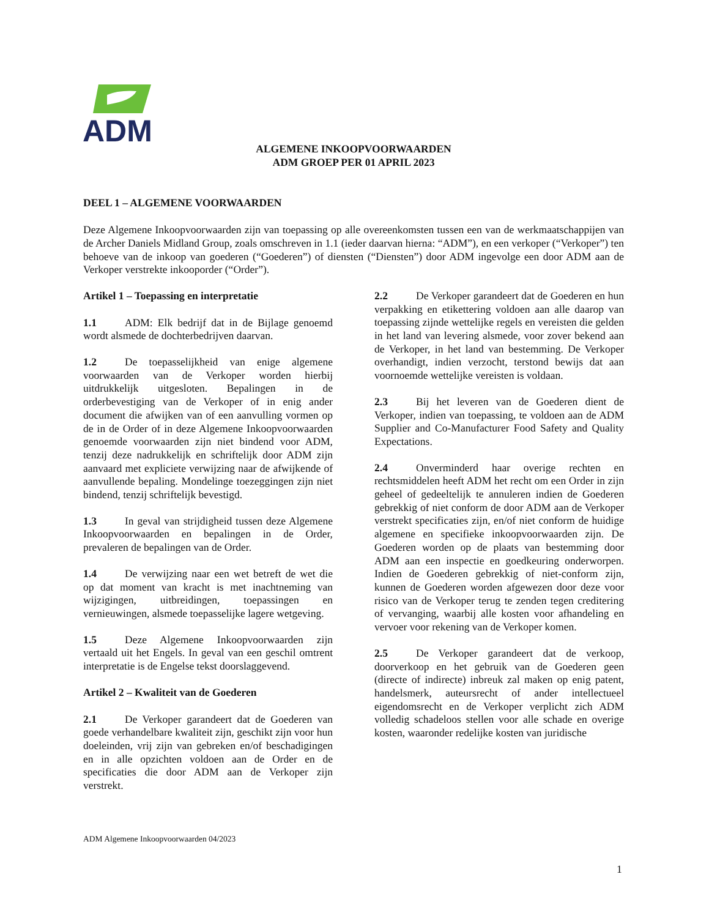ADM
ALGEMENE INKOOPVOORWAARDEN
ADM GROEP PER 01 APRIL 2023
DEEL 1 – ALGEMENE VOORWAARDEN
Deze Algemene Inkoopvoorwaarden zijn van toepassing op alle overeenkomsten tussen een van de werkmaatschappijen van de Archer Daniels Midland Group, zoals omschreven in 1.1 (ieder daarvan hierna: “ADM”), en een verkoper (“Verkoper”) ten behoeve van de inkoop van goederen (“Goederen”) of diensten (“Diensten”) door ADM ingevolge een door ADM aan de Verkoper verstrekte inkooporder (“Order”).
Artikel 1 – Toepassing en interpretatie
1.1 ADM: Elk bedrijf dat in de Bijlage genoemd wordt alsmede de dochterbedrijven daarvan.
1.2 De toepasselijkheid van enige algemene voorwaarden van de Verkoper worden hierbij uitdrukkelijk uitgesloten. Bepalingen in de orderbevestiging van de Verkoper of in enig ander document die afwijken van of een aanvulling vormen op de in de Order of in deze Algemene Inkoopvoorwaarden genoemde voorwaarden zijn niet bindend voor ADM, tenzij deze nadrukkelijk en schriftelijk door ADM zijn aanvaard met expliciete verwijzing naar de afwijkende of aanvullende bepaling. Mondelinge toezeggingen zijn niet bindend, tenzij schriftelijk bevestigd.
1.3 In geval van strijdigheid tussen deze Algemene Inkoopvoorwaarden en bepalingen in de Order, prevaleren de bepalingen van de Order.
1.4 De verwijzing naar een wet betreft de wet die op dat moment van kracht is met inachtneming van wijzigingen, uitbreidingen, toepassingen en vernieuwingen, alsmede toepasselijke lagere wetgeving.
1.5 Deze Algemene Inkoopvoorwaarden zijn vertaald uit het Engels. In geval van een geschil omtrent interpretatie is de Engelse tekst doorslaggevend.
Artikel 2 – Kwaliteit van de Goederen
2.1 De Verkoper garandeert dat de Goederen van goede verhandelbare kwaliteit zijn, geschikt zijn voor hun doeleinden, vrij zijn van gebreken en/of beschadigingen en in alle opzichten voldoen aan de Order en de specificaties die door ADM aan de Verkoper zijn verstrekt.
2.2 De Verkoper garandeert dat de Goederen en hun verpakking en etikettering voldoen aan alle daarop van toepassing zijnde wettelijke regels en vereisten die gelden in het land van levering alsmede, voor zover bekend aan de Verkoper, in het land van bestemming. De Verkoper overhandigt, indien verzocht, terstond bewijs dat aan voornoemde wettelijke vereisten is voldaan.
2.3 Bij het leveren van de Goederen dient de Verkoper, indien van toepassing, te voldoen aan de ADM Supplier and Co-Manufacturer Food Safety and Quality Expectations.
2.4 Onverminderd haar overige rechten en rechtsmiddelen heeft ADM het recht om een Order in zijn geheel of gedeeltelijk te annuleren indien de Goederen gebrekkig of niet conform de door ADM aan de Verkoper verstrekt specificaties zijn, en/of niet conform de huidige algemene en specifieke inkoopvoorwaarden zijn. De Goederen worden op de plaats van bestemming door ADM aan een inspectie en goedkeuring onderworpen. Indien de Goederen gebrekkig of niet-conform zijn, kunnen de Goederen worden afgewezen door deze voor risico van de Verkoper terug te zenden tegen creditering of vervanging, waarbij alle kosten voor afhandeling en vervoer voor rekening van de Verkoper komen.
2.5 De Verkoper garandeert dat de verkoop, doorverkoop en het gebruik van de Goederen geen (directe of indirecte) inbreuk zal maken op enig patent, handelsmerk, auteursrecht of ander intellectueel eigendomsrecht en de Verkoper verplicht zich ADM volledig schadeloos stellen voor alle schade en overige kosten, waaronder redelijke kosten van juridische
ADM Algemene Inkoopvoorwaarden 04/2023
1